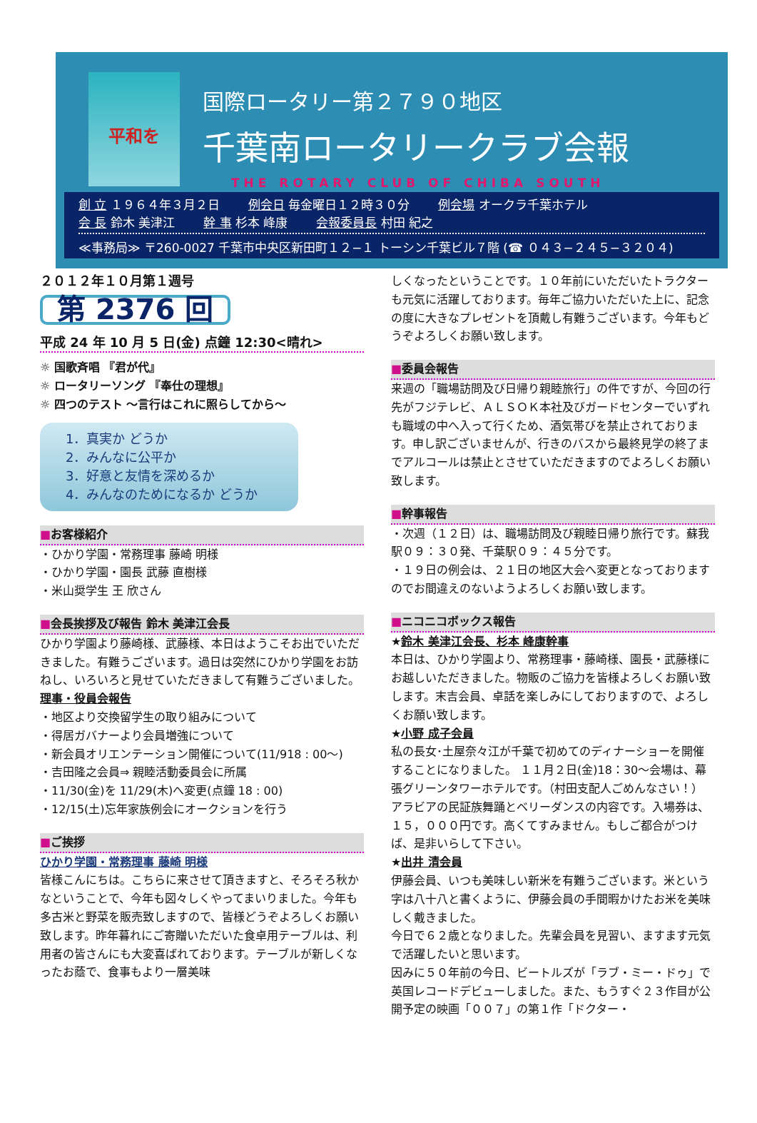平和を
国際ロータリー第２７９０地区
千葉南ロータリークラブ会報
THE ROTARY CLUB OF CHIBA SOUTH
創 立 １９６４年３月２日 例会日 毎金曜日１２時３０分 例会場 オークラ千葉ホテル
会 長 鈴木 美津江 幹 事 杉本 峰康 会報委員長 村田 紀之
≪事務局≫ 〒260-0027 千葉市中央区新田町１２−１ トーシン千葉ビル７階 (☎ ０４３−２４５−３２０４)
２０１２年１０月第１週号
第 2376 回
平成 24 年 10 月 5 日(金) 点鐘 12:30<晴れ>
☼ 国歌斉唱 『君が代』
☼ ロータリーソング 『奉仕の理想』
☼ 四つのテスト ～言行はこれに照らしてから～
1．真実か どうか
2．みんなに公平か
3．好意と友情を深めるか
4．みんなのためになるか どうか
■お客様紹介
・ひかり学園・常務理事 藤崎 明様
・ひかり学園・園長 武藤 直樹様
・米山奨学生 王 欣さん
■会長挨拶及び報告 鈴木 美津江会長
ひかり学園より藤崎様、武藤様、本日はようこそお出でいただきました。有難うございます。過日は突然にひかり学園をお訪ねし、いろいろと見せていただきまして有難うございました。
理事・役員会報告
・地区より交換留学生の取り組みについて
・得居ガバナーより会員増強について
・新会員オリエンテーション開催について(11/918 : 00～)
・吉田隆之会員⇒ 親睦活動委員会に所属
・11/30(金)を 11/29(木)へ変更(点鐘 18 : 00)
・12/15(土)忘年家族例会にオークションを行う
■ご挨拶
ひかり学園・常務理事 藤崎 明様
皆様こんにちは。こちらに来させて頂きますと、そろそろ秋かなということで、今年も図々しくやってまいりました。今年も多古米と野菜を販売致しますので、皆様どうぞよろしくお願い致します。昨年暮れにご寄贈いただいた食卓用テーブルは、利用者の皆さんにも大変喜ばれております。テーブルが新しくなったお蔭で、食事もより一層美味
しくなったということです。１０年前にいただいたトラクターも元気に活躍しております。毎年ご協力いただいた上に、記念の度に大きなプレゼントを頂戴し有難うございます。今年もどうぞよろしくお願い致します。
■委員会報告
来週の「職場訪問及び日帰り親睦旅行」の件ですが、今回の行先がフジテレビ、ＡＬＳＯＫ本社及びガードセンターでいずれも職域の中へ入って行くため、酒気帯びを禁止されております。申し訳ございませんが、行きのバスから最終見学の終了までアルコールは禁止とさせていただきますのでよろしくお願い致します。
■幹事報告
・次週（１２日）は、職場訪問及び親睦日帰り旅行です。蘇我駅０９：３０発、千葉駅０９：４５分です。
・１９日の例会は、２１日の地区大会へ変更となっておりますのでお間違えのないようよろしくお願い致します。
■ニコニコボックス報告
★鈴木 美津江会長、杉本 峰康幹事
本日は、ひかり学園より、常務理事・藤崎様、園長・武藤様にお越しいただきました。物販のご協力を皆様よろしくお願い致します。末吉会員、卓話を楽しみにしておりますので、よろしくお願い致します。
★小野 成子会員
私の長女･土屋奈々江が千葉で初めてのディナーショーを開催することになりました。 １１月２日(金)18：30～会場は、幕張グリーンタワーホテルです。（村田支配人ごめんなさい！） アラビアの民証族舞踊とベリーダンスの内容です。入場券は、１５，０００円です。高くてすみません。もしご都合がつけば、是非いらして下さい。
★出井 清会員
伊藤会員、いつも美味しい新米を有難うございます。米という字は八十八と書くように、伊藤会員の手間暇かけたお米を美味しく戴きました。
今日で６２歳となりました。先輩会員を見習い、ますます元気で活躍したいと思います。
因みに５０年前の今日、ビートルズが「ラブ・ミー・ドゥ」で英国レコードデビューしました。また、もうすぐ２３作目が公開予定の映画「００７」の第１作「ドクター・